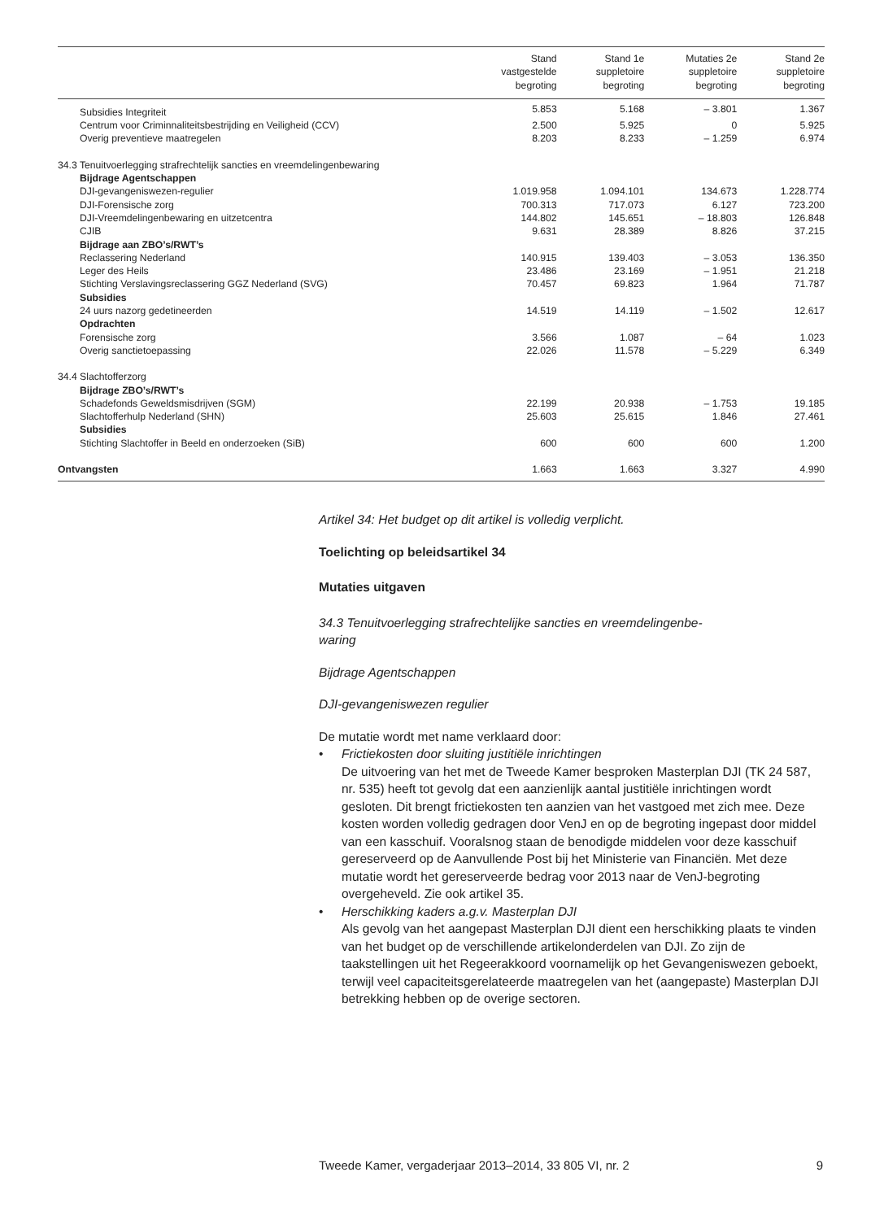| | Stand vastgestelde begroting | Stand 1e suppletoire begroting | Mutaties 2e suppletoire begroting | Stand 2e suppletoire begroting |
| --- | --- | --- | --- | --- |
| Subsidies Integriteit | 5.853 | 5.168 | – 3.801 | 1.367 |
| Centrum voor Criminnaliteitsbestrijding en Veiligheid (CCV) | 2.500 | 5.925 | 0 | 5.925 |
| Overig preventieve maatregelen | 8.203 | 8.233 | – 1.259 | 6.974 |
| 34.3 Tenuitvoerlegging strafrechtelijk sancties en vreemdelingenbewaring | | | | |
| Bijdrage Agentschappen | | | | |
| DJI-gevangeniswezen-regulier | 1.019.958 | 1.094.101 | 134.673 | 1.228.774 |
| DJI-Forensische zorg | 700.313 | 717.073 | 6.127 | 723.200 |
| DJI-Vreemdelingenbewaring en uitzetcentra | 144.802 | 145.651 | – 18.803 | 126.848 |
| CJIB | 9.631 | 28.389 | 8.826 | 37.215 |
| Bijdrage aan ZBO’s/RWT’s | | | | |
| Reclassering Nederland | 140.915 | 139.403 | – 3.053 | 136.350 |
| Leger des Heils | 23.486 | 23.169 | – 1.951 | 21.218 |
| Stichting Verslavingsreclassering GGZ Nederland (SVG) | 70.457 | 69.823 | 1.964 | 71.787 |
| Subsidies | | | | |
| 24 uurs nazorg gedetineerden | 14.519 | 14.119 | – 1.502 | 12.617 |
| Opdrachten | | | | |
| Forensische zorg | 3.566 | 1.087 | – 64 | 1.023 |
| Overig sanctietoepassing | 22.026 | 11.578 | – 5.229 | 6.349 |
| 34.4 Slachtofferzorg | | | | |
| Bijdrage ZBO’s/RWT’s | | | | |
| Schadefonds Geweldsmisdrijven (SGM) | 22.199 | 20.938 | – 1.753 | 19.185 |
| Slachtofferhulp Nederland (SHN) | 25.603 | 25.615 | 1.846 | 27.461 |
| Subsidies | | | | |
| Stichting Slachtoffer in Beeld en onderzoeken (SiB) | 600 | 600 | 600 | 1.200 |
| Ontvangsten | 1.663 | 1.663 | 3.327 | 4.990 |
Artikel 34: Het budget op dit artikel is volledig verplicht.
Toelichting op beleidsartikel 34
Mutaties uitgaven
34.3 Tenuitvoerlegging strafrechtelijke sancties en vreemdelingenbe-
waring
Bijdrage Agentschappen
DJI-gevangeniswezen regulier
De mutatie wordt met name verklaard door:
• Frictiekosten door sluiting justitiële inrichtingen
De uitvoering van het met de Tweede Kamer besproken Masterplan DJI (TK 24 587, nr. 535) heeft tot gevolg dat een aanzienlijk aantal justitiële inrichtingen wordt gesloten. Dit brengt frictiekosten ten aanzien van het vastgoed met zich mee. Deze kosten worden volledig gedragen door VenJ en op de begroting ingepast door middel van een kasschuif. Vooralsnog staan de benodigde middelen voor deze kasschuif gereserveerd op de Aanvullende Post bij het Ministerie van Financiën. Met deze mutatie wordt het gereserveerde bedrag voor 2013 naar de VenJ-begroting overgeheveld. Zie ook artikel 35.
• Herschikking kaders a.g.v. Masterplan DJI
Als gevolg van het aangepast Masterplan DJI dient een herschikking plaats te vinden van het budget op de verschillende artikelonderdelen van DJI. Zo zijn de taakstellingen uit het Regeerakkoord voornamelijk op het Gevangeniswezen geboekt, terwijl veel capaciteitsgerelateerde maatregelen van het (aangepaste) Masterplan DJI betrekking hebben op de overige sectoren.
Tweede Kamer, vergaderjaar 2013–2014, 33 805 VI, nr. 2 9